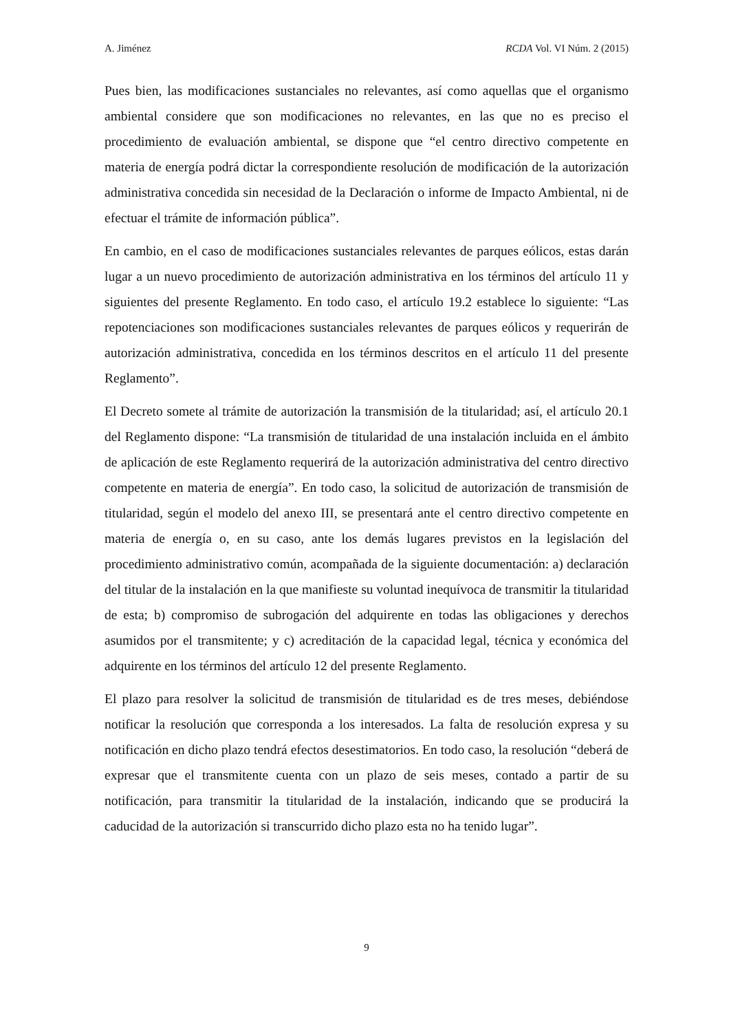A. Jiménez RCDA Vol. VI Núm. 2 (2015)
Pues bien, las modificaciones sustanciales no relevantes, así como aquellas que el organismo ambiental considere que son modificaciones no relevantes, en las que no es preciso el procedimiento de evaluación ambiental, se dispone que “el centro directivo competente en materia de energía podrá dictar la correspondiente resolución de modificación de la autorización administrativa concedida sin necesidad de la Declaración o informe de Impacto Ambiental, ni de efectuar el trámite de información pública”.
En cambio, en el caso de modificaciones sustanciales relevantes de parques eólicos, estas darán lugar a un nuevo procedimiento de autorización administrativa en los términos del artículo 11 y siguientes del presente Reglamento. En todo caso, el artículo 19.2 establece lo siguiente: “Las repotenciaciones son modificaciones sustanciales relevantes de parques eólicos y requerirán de autorización administrativa, concedida en los términos descritos en el artículo 11 del presente Reglamento”.
El Decreto somete al trámite de autorización la transmisión de la titularidad; así, el artículo 20.1 del Reglamento dispone: “La transmisión de titularidad de una instalación incluida en el ámbito de aplicación de este Reglamento requerirá de la autorización administrativa del centro directivo competente en materia de energía”. En todo caso, la solicitud de autorización de transmisión de titularidad, según el modelo del anexo III, se presentará ante el centro directivo competente en materia de energía o, en su caso, ante los demás lugares previstos en la legislación del procedimiento administrativo común, acompañada de la siguiente documentación: a) declaración del titular de la instalación en la que manifieste su voluntad inequívoca de transmitir la titularidad de esta; b) compromiso de subrogación del adquirente en todas las obligaciones y derechos asumidos por el transmitente; y c) acreditación de la capacidad legal, técnica y económica del adquirente en los términos del artículo 12 del presente Reglamento.
El plazo para resolver la solicitud de transmisión de titularidad es de tres meses, debiéndose notificar la resolución que corresponda a los interesados. La falta de resolución expresa y su notificación en dicho plazo tendrá efectos desestimatorios. En todo caso, la resolución “deberá de expresar que el transmitente cuenta con un plazo de seis meses, contado a partir de su notificación, para transmitir la titularidad de la instalación, indicando que se producirá la caducidad de la autorización si transcurrido dicho plazo esta no ha tenido lugar”.
9